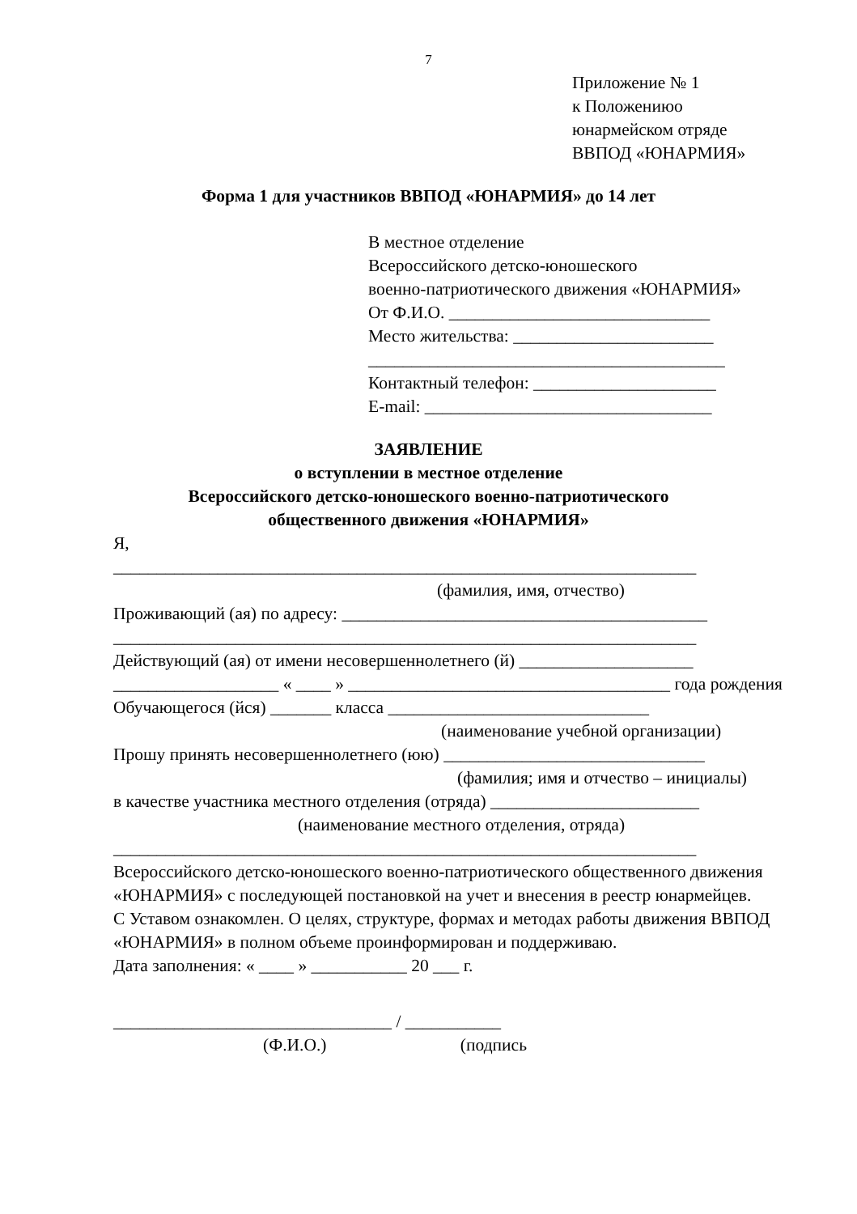7
Приложение № 1
к Положениюо
юнармейском отряде
ВВПОД «ЮНАРМИЯ»
Форма 1 для участников ВВПОД «ЮНАРМИЯ» до 14 лет
В местное отделение
Всероссийского детско-юношеского
военно-патриотического движения «ЮНАРМИЯ»
От Ф.И.О. ______________________________
Место жительства: _______________________
_________________________________________
Контактный телефон: _____________________
E-mail: _________________________________
ЗАЯВЛЕНИЕ
о вступлении в местное отделение
Всероссийского детско-юношеского военно-патриотического
общественного движения «ЮНАРМИЯ»
Я,
___________________________________________________________________
(фамилия, имя, отчество)
Проживающий (ая) по адресу: __________________________________________
___________________________________________________________________
Действующий (ая) от имени несовершеннолетнего (й) ____________________
___________________ « ____ » _____________________________________ года рождения
Обучающегося (йся) _______ класса ______________________________
(наименование учебной организации)
Прошу принять несовершеннолетнего (юю) ______________________________
(фамилия; имя и отчество – инициалы)
в качестве участника местного отделения (отряда) ________________________
(наименование местного отделения, отряда)
___________________________________________________________________
Всероссийского детско-юношеского военно-патриотического общественного движения «ЮНАРМИЯ» с последующей постановкой на учет и внесения в реестр юнармейцев.
С Уставом ознакомлен. О целях, структуре, формах и методах работы движения ВВПОД «ЮНАРМИЯ» в полном объеме проинформирован и поддерживаю.
Дата заполнения: « ____ » ___________ 20 ___ г.
________________________________ / ___________
(Ф.И.О.) (подпись